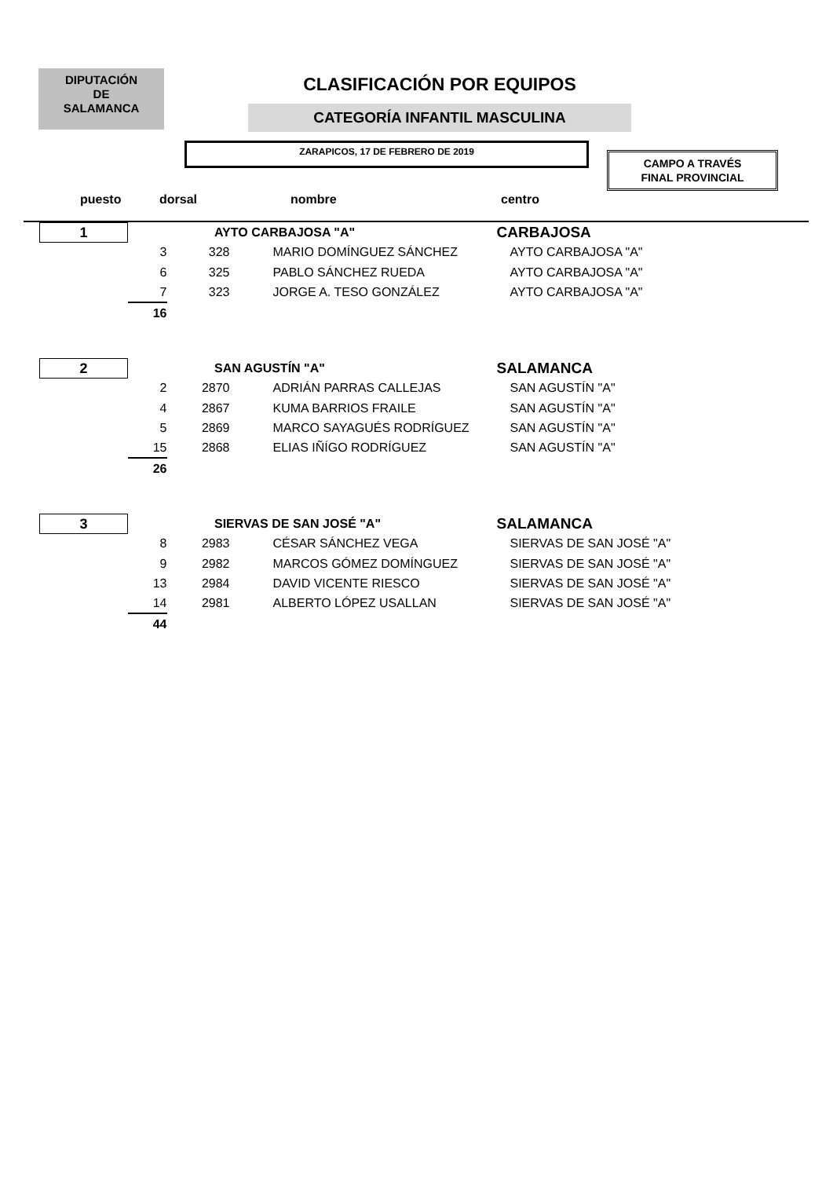DIPUTACIÓN
DE
SALAMANCA
CLASIFICACIÓN POR EQUIPOS
CATEGORÍA INFANTIL MASCULINA
ZARAPICOS, 17 DE FEBRERO DE 2019
CAMPO A TRAVÉS
FINAL PROVINCIAL
puesto dorsal nombre centro
| 1 | AYTO CARBAJOSA "A" | | | CARBAJOSA |
| | 3 | 328 | MARIO DOMÍNGUEZ SÁNCHEZ | AYTO CARBAJOSA "A" |
| | 6 | 325 | PABLO SÁNCHEZ RUEDA | AYTO CARBAJOSA "A" |
| | 7 | 323 | JORGE A. TESO GONZÁLEZ | AYTO CARBAJOSA "A" |
| | 16 | | | |
| 2 | SAN AGUSTÍN "A" | | | SALAMANCA |
| | 2 | 2870 | ADRIÁN PARRAS CALLEJAS | SAN AGUSTÍN "A" |
| | 4 | 2867 | KUMA BARRIOS FRAILE | SAN AGUSTÍN "A" |
| | 5 | 2869 | MARCO SAYAGUÉS RODRÍGUEZ | SAN AGUSTÍN "A" |
| | 15 | 2868 | ELIAS IÑÍGO RODRÍGUEZ | SAN AGUSTÍN "A" |
| | 26 | | | |
| 3 | SIERVAS DE SAN JOSÉ "A" | | | SALAMANCA |
| | 8 | 2983 | CÉSAR SÁNCHEZ VEGA | SIERVAS DE SAN JOSÉ "A" |
| | 9 | 2982 | MARCOS GÓMEZ DOMÍNGUEZ | SIERVAS DE SAN JOSÉ "A" |
| | 13 | 2984 | DAVID VICENTE RIESCO | SIERVAS DE SAN JOSÉ "A" |
| | 14 | 2981 | ALBERTO LÓPEZ USALLAN | SIERVAS DE SAN JOSÉ "A" |
| | 44 | | | |